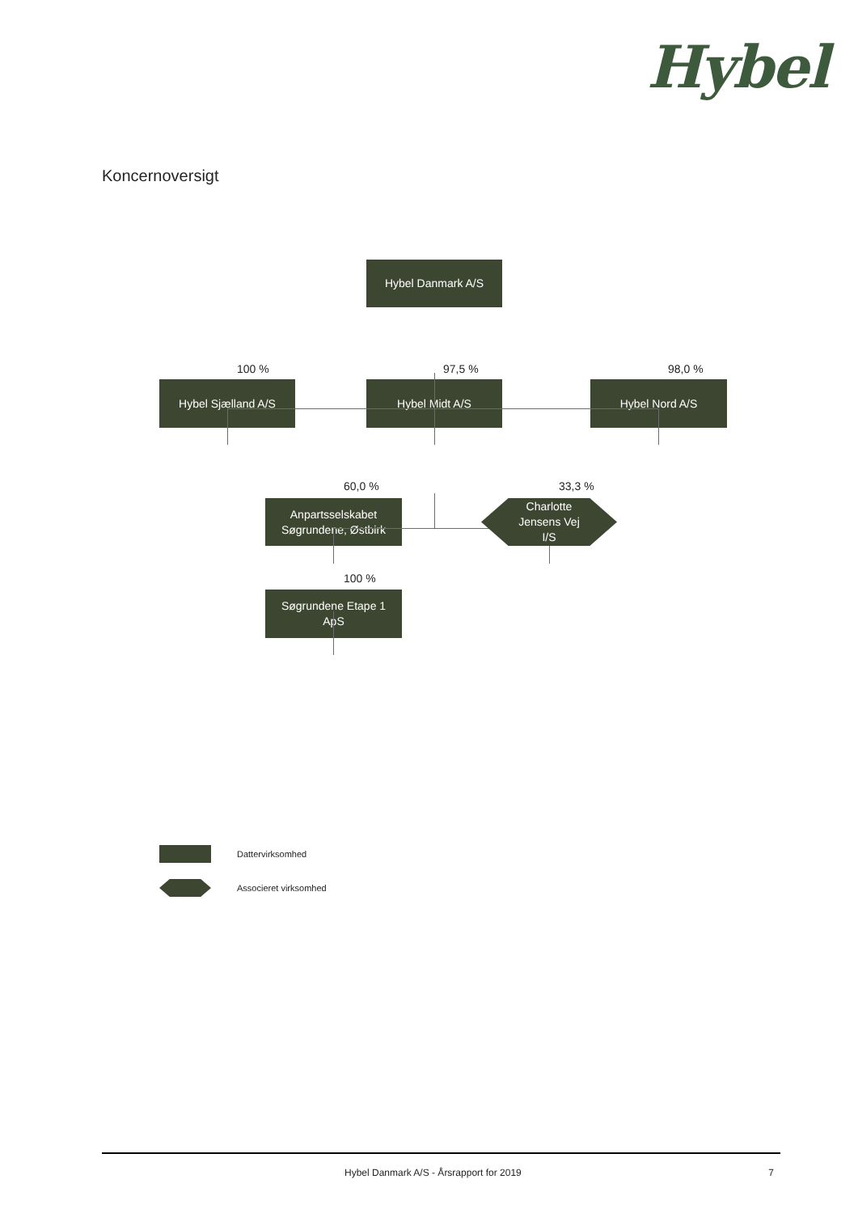Hybel
Koncernoversigt
Hybel Danmark A/S
100 % 97,5 % 98,0 %
Hybel Sjælland A/S Hybel Midt A/S Hybel Nord A/S
60,0 % 33,3 %
Anpartsselskabet
Søgrundene, Østbirk
Charlotte
Jensens Vej
I/S
100 %
Søgrundene Etape 1
ApS
Dattervirksomhed
Associeret virksomhed
Hybel Danmark A/S - Årsrapport for 2019 7